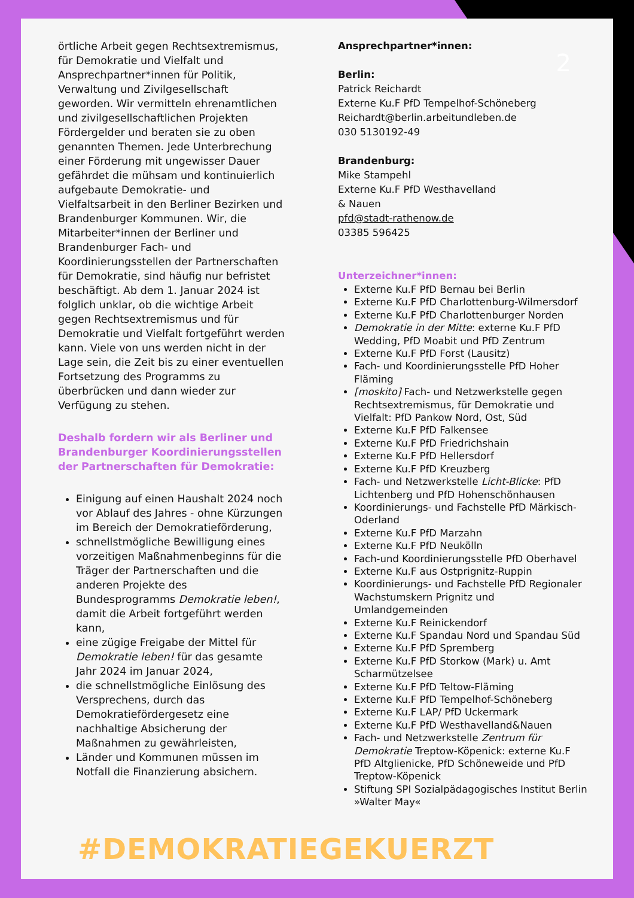2
örtliche Arbeit gegen Rechtsextremismus, für Demokratie und Vielfalt und Ansprechpartner*innen für Politik, Verwaltung und Zivilgesellschaft geworden. Wir vermitteln ehrenamtlichen und zivilgesellschaftlichen Projekten Fördergelder und beraten sie zu oben genannten Themen. Jede Unterbrechung einer Förderung mit ungewisser Dauer gefährdet die mühsam und kontinuierlich aufgebaute Demokratie- und Vielfaltsarbeit in den Berliner Bezirken und Brandenburger Kommunen. Wir, die Mitarbeiter*innen der Berliner und Brandenburger Fach- und Koordinierungsstellen der Partnerschaften für Demokratie, sind häufig nur befristet beschäftigt. Ab dem 1. Januar 2024 ist folglich unklar, ob die wichtige Arbeit gegen Rechtsextremismus und für Demokratie und Vielfalt fortgeführt werden kann. Viele von uns werden nicht in der Lage sein, die Zeit bis zu einer eventuellen Fortsetzung des Programms zu überbrücken und dann wieder zur Verfügung zu stehen.
Deshalb fordern wir als Berliner und Brandenburger Koordinierungsstellen der Partnerschaften für Demokratie:
Einigung auf einen Haushalt 2024 noch vor Ablauf des Jahres - ohne Kürzungen im Bereich der Demokratieförderung,
schnellstmögliche Bewilligung eines vorzeitigen Maßnahmenbeginns für die Träger der Partnerschaften und die anderen Projekte des Bundesprogramms Demokratie leben!, damit die Arbeit fortgeführt werden kann,
eine zügige Freigabe der Mittel für Demokratie leben! für das gesamte Jahr 2024 im Januar 2024,
die schnellstmögliche Einlösung des Versprechens, durch das Demokratiefördergesetz eine nachhaltige Absicherung der Maßnahmen zu gewährleisten,
Länder und Kommunen müssen im Notfall die Finanzierung absichern.
Ansprechpartner*innen:
Berlin:
Patrick Reichardt
Externe Ku.F PfD Tempelhof-Schöneberg
Reichardt@berlin.arbeitundleben.de
030 5130192-49
Brandenburg:
Mike Stampehl
Externe Ku.F PfD Westhavelland
& Nauen
pfd@stadt-rathenow.de
03385 596425
Unterzeichner*innen:
Externe Ku.F PfD Bernau bei Berlin
Externe Ku.F PfD Charlottenburg-Wilmersdorf
Externe Ku.F PfD Charlottenburger Norden
Demokratie in der Mitte: externe Ku.F PfD Wedding, PfD Moabit und PfD Zentrum
Externe Ku.F PfD Forst (Lausitz)
Fach- und Koordinierungsstelle PfD Hoher Fläming
[moskito] Fach- und Netzwerkstelle gegen Rechtsextremismus, für Demokratie und Vielfalt: PfD Pankow Nord, Ost, Süd
Externe Ku.F PfD Falkensee
Externe Ku.F PfD Friedrichshain
Externe Ku.F PfD Hellersdorf
Externe Ku.F PfD Kreuzberg
Fach- und Netzwerkstelle Licht-Blicke: PfD Lichtenberg und PfD Hohenschönhausen
Koordinierungs- und Fachstelle PfD Märkisch-Oderland
Externe Ku.F PfD Marzahn
Externe Ku.F PfD Neukölln
Fach-und Koordinierungsstelle PfD Oberhavel
Externe Ku.F aus Ostprignitz-Ruppin
Koordinierungs- und Fachstelle PfD Regionaler Wachstumskern Prignitz und Umlandgemeinden
Externe Ku.F Reinickendorf
Externe Ku.F Spandau Nord und Spandau Süd
Externe Ku.F PfD Spremberg
Externe Ku.F PfD Storkow (Mark) u. Amt Scharmützelsee
Externe Ku.F PfD Teltow-Fläming
Externe Ku.F PfD Tempelhof-Schöneberg
Externe Ku.F LAP/ PfD Uckermark
Externe Ku.F PfD Westhavelland&Nauen
Fach- und Netzwerkstelle Zentrum für Demokratie Treptow-Köpenick: externe Ku.F PfD Altglienicke, PfD Schöneweide und PfD Treptow-Köpenick
Stiftung SPI Sozialpädagogisches Institut Berlin »Walter May«
#DEMOKRATIEGEKUERZT